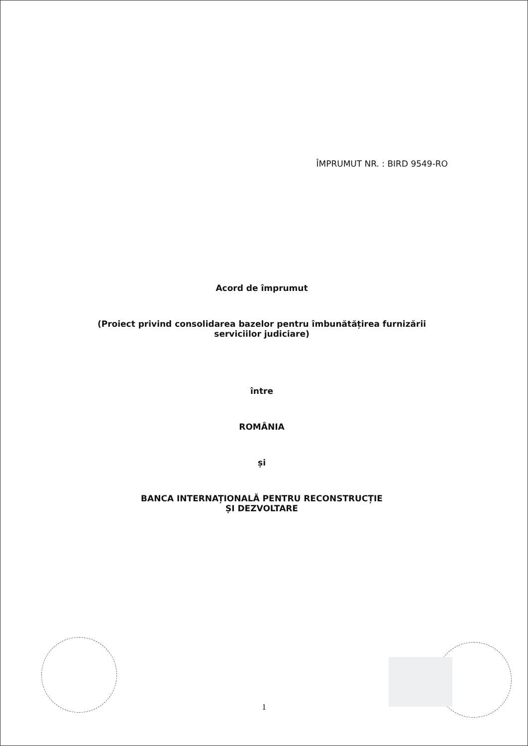ÎMPRUMUT NR. : BIRD 9549-RO
Acord de împrumut
(Proiect privind consolidarea bazelor pentru îmbunătățirea furnizării
serviciilor judiciare)
între
ROMÂNIA
și
BANCA INTERNAȚIONALĂ PENTRU RECONSTRUCȚIE
ȘI DEZVOLTARE
1